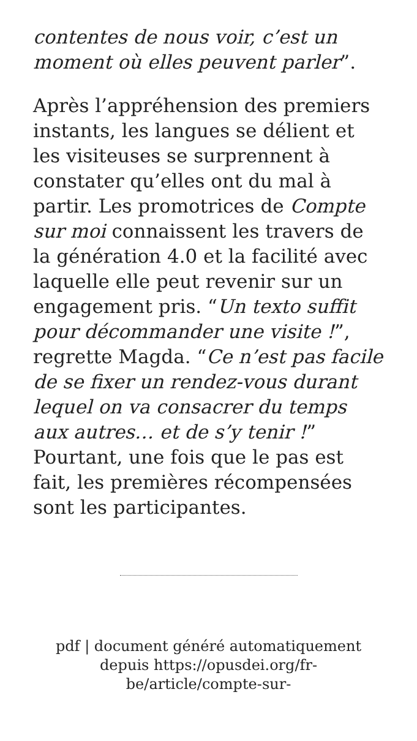contentes de nous voir, c’est un moment où elles peuvent parler”.
Après l’appréhension des premiers instants, les langues se délient et les visiteuses se surprennent à constater qu’elles ont du mal à partir. Les promotrices de Compte sur moi connaissent les travers de la génération 4.0 et la facilité avec laquelle elle peut revenir sur un engagement pris. “Un texto suffit pour décommander une visite !”, regrette Magda. “Ce n’est pas facile de se fixer un rendez-vous durant lequel on va consacrer du temps aux autres… et de s’y tenir !” Pourtant, une fois que le pas est fait, les premières récompensées sont les participantes.
pdf | document généré automatiquement depuis https://opusdei.org/fr-be/article/compte-sur-